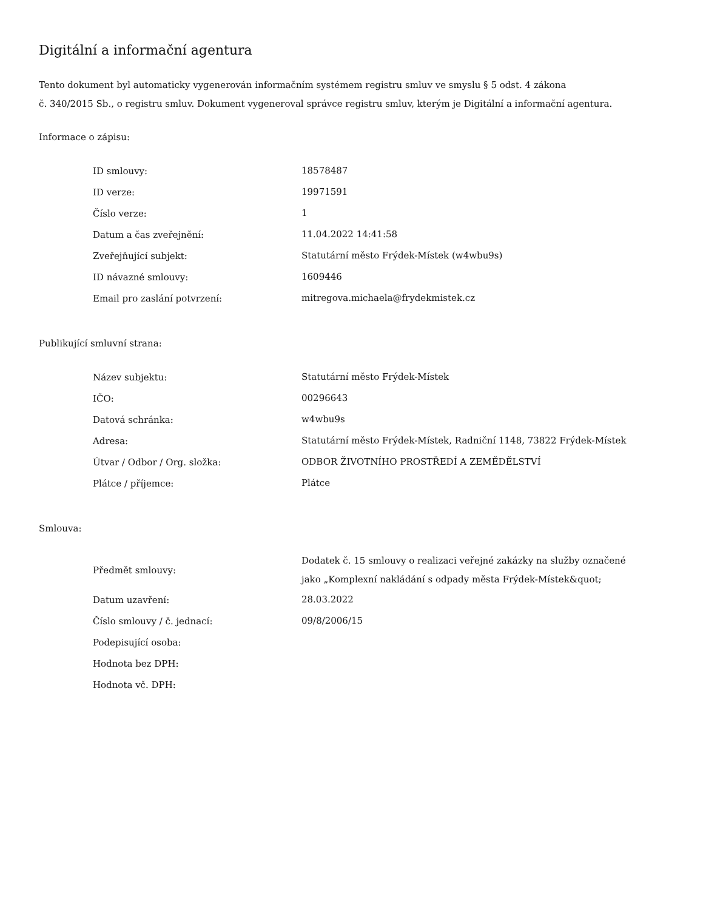Digitální a informační agentura
Tento dokument byl automaticky vygenerován informačním systémem registru smluv ve smyslu § 5 odst. 4 zákona
č. 340/2015 Sb., o registru smluv. Dokument vygeneroval správce registru smluv, kterým je Digitální a informační agentura.
Informace o zápisu:
| ID smlouvy: | 18578487 |
| ID verze: | 19971591 |
| Číslo verze: | 1 |
| Datum a čas zveřejnění: | 11.04.2022 14:41:58 |
| Zveřejňující subjekt: | Statutární město Frýdek-Místek (w4wbu9s) |
| ID návazné smlouvy: | 1609446 |
| Email pro zaslání potvrzení: | mitregova.michaela@frydekmistek.cz |
Publikující smluvní strana:
| Název subjektu: | Statutární město Frýdek-Místek |
| IČO: | 00296643 |
| Datová schránka: | w4wbu9s |
| Adresa: | Statutární město Frýdek-Místek, Radniční 1148, 73822 Frýdek-Místek |
| Útvar / Odbor / Org. složka: | ODBOR ŽIVOTNÍHO PROSTŘEDÍ A ZEMĚDĚLSTVÍ |
| Plátce / příjemce: | Plátce |
Smlouva:
| Předmět smlouvy: | Dodatek č. 15 smlouvy o realizaci veřejné zakázky na služby označené jako „Komplexní nakládání s odpady města Frýdek-Místek&quot; |
| Datum uzavření: | 28.03.2022 |
| Číslo smlouvy / č. jednací: | 09/8/2006/15 |
| Podepisující osoba: | |
| Hodnota bez DPH: | |
| Hodnota vč. DPH: | |